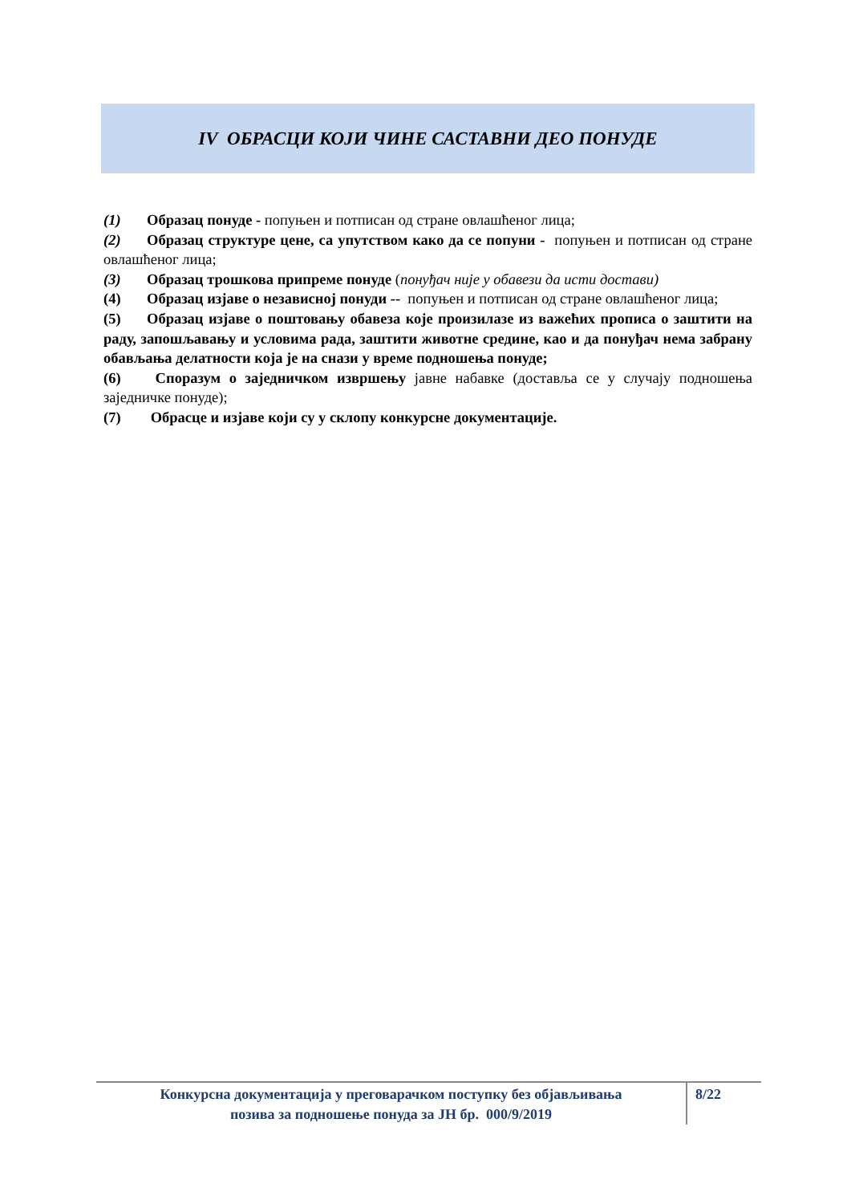IV ОБРАСЦИ КОЈИ ЧИНЕ САСТАВНИ ДЕО ПОНУДЕ
(1) Образац понуде - попуњен и потписан од стране овлашћеног лица;
(2) Образац структуре цене, са упутством како да се попуни - попуњен и потписан од стране овлашћеног лица;
(3) Образац трошкова припреме понуде (понуђач није у обавези да исти достави)
(4) Образац изјаве о независној понуди -- попуњен и потписан од стране овлашћеног лица;
(5) Образац изјаве о поштовању обавеза које произилазе из важећих прописа о заштити на раду, запошљавању и условима рада, заштити животне средине, као и да понуђач нема забрану обављања делатности која је на снази у време подношења понуде;
(6) Споразум о заједничком извршењу јавне набавке (доставља се у случају подношења заједничке понуде);
(7) Обрасце и изјаве који су у склопу конкурсне документације.
Конкурсна документација у преговарачком поступку без објављивања
позива за подношење понуда за ЈН бр. 000/9/2019
8/22